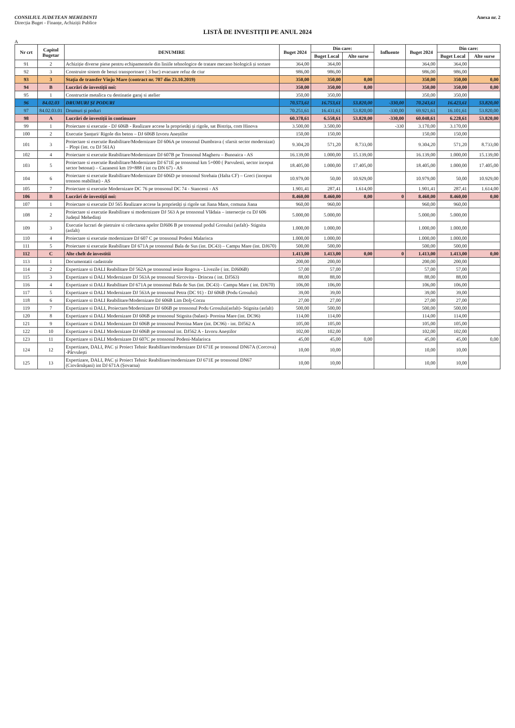CONSILIUL JUDETEAN MEHEDINTI
Direcția Buget - Finanțe, Achiziții Publice
Anexa nr. 2
LISTĂ DE INVESTIȚII PE ANUL 2024
A
| Nr crt | Capitol Bugetar | DENUMIRE | Buget 2024 | Din care: | | Influente | Buget 2024 | Din care: | |
| --- | --- | --- | --- | --- | --- | --- | --- | --- | --- |
| | | | | Buget Local | Alte surse | | | Buget Local | Alte surse |
| 91 | 2 | Achiziție diverse piese pentru echipamentele din liniile tehnologice de tratare mecano biologică și sortare | 364,00 | 364,00 | | | 364,00 | 364,00 | |
| 92 | 3 | Construire sistem de benzi transportoare ( 3 buc) evacuare refuz de ciur | 986,00 | 986,00 | | | 986,00 | 986,00 | |
| 93 | 3 | Stația de transfer Vînju Mare (contract nr. 707 din 23.10.2019) | 350,00 | 350,00 | 0,00 | | 350,00 | 350,00 | 0,00 |
| 94 | B | Lucrări de investiții noi: | 350,00 | 350,00 | 0,00 | | 350,00 | 350,00 | 0,00 |
| 95 | 1 | Constructie metalica cu destinatie garaj si atelier | 350,00 | 350,00 | | | 350,00 | 350,00 | |
| 96 | 84.02.03 | DRUMURI ȘI PODURI | 70.573,61 | 16.753,61 | 53.820,00 | -330,00 | 70.243,61 | 16.423,61 | 53.820,00 |
| 97 | 84.02.03.01 | Drumuri și poduri | 70.251,61 | 16.431,61 | 53.820,00 | -330,00 | 69.921,61 | 16.101,61 | 53.820,00 |
| 98 | A | Lucrări de investiții în continuare | 60.378,61 | 6.558,61 | 53.820,00 | -330,00 | 60.048,61 | 6.228,61 | 53.820,00 |
| 99 | 1 | Proiectare si executie - DJ 606B - Realizare accese la proprietăți și rigole, sat Bistrița, com Hinova | 3.500,00 | 3.500,00 | | -330 | 3.170,00 | 3.170,00 | |
| 100 | 2 | Executie Șanțuri/ Rigole din beton – DJ 606B Izvoru Aneștilor | 150,00 | 150,00 | | | 150,00 | 150,00 | |
| 101 | 3 | Proiectare si executie Reabilitare/Modernizare DJ 606A pe tronsonul Dumbrava ( sfarsit sector modernizat) – Plopi (int. cu DJ 561A) | 9.304,20 | 571,20 | 8.733,00 | | 9.304,20 | 571,20 | 8.733,00 |
| 102 | 4 | Proiectare si executie Reabilitare/Modernizare DJ 607B pe Tronsonul Magheru – Bunoaica - AS | 16.139,00 | 1.000,00 | 15.139,00 | | 16.139,00 | 1.000,00 | 15.139,00 |
| 103 | 5 | Proiectare si executie Reabilitare/Modernizare DJ 671E pe tronsonul km 5+000 ( Parvulesti, sector inceput sector betonat) – Cazanesti km 19+888 ( int cu DN 67) - AS | 18.405,00 | 1.000,00 | 17.405,00 | | 18.405,00 | 1.000,00 | 17.405,00 |
| 104 | 6 | Proiectare si executie Reabilitare/Modernizare DJ 606D pe tronsonul Strehaia (Halta CF) – Greci (inceput tronson reabilitat) - AS | 10.979,00 | 50,00 | 10.929,00 | | 10.979,00 | 50,00 | 10.929,00 |
| 105 | 7 | Proiectare si executie Modernizare DC 76 pe tronsonul DC 74 - Stancesti - AS | 1.901,41 | 287,41 | 1.614,00 | | 1.901,41 | 287,41 | 1.614,00 |
| 106 | B | Lucrări de investiții noi: | 8.460,00 | 8.460,00 | 0,00 | 0 | 8.460,00 | 8.460,00 | 0,00 |
| 107 | 1 | Proiectare si executie DJ 565 Realizare accese la proprietăți și rigole sat Jiana Mare, comuna Jiana | 960,00 | 960,00 | | | 960,00 | 960,00 | |
| 108 | 2 | Proiectare si executie Reabilitare si modernizare DJ 563 A pe tronsonul Vlădaia – intersecție cu DJ 606 Județul Mehedinți | 5.000,00 | 5.000,00 | | | 5.000,00 | 5.000,00 | |
| 109 | 3 | Executie lucrari de pietruire si colectarea apelor DJ606 B pe tronsonul podul Grosului (asfalt)- Stignita (asfalt) | 1.000,00 | 1.000,00 | | | 1.000,00 | 1.000,00 | |
| 110 | 4 | Proiectare si executie modernizare DJ 607 C pe tronsonul Podeni Malarisca | 1.000,00 | 1.000,00 | | | 1.000,00 | 1.000,00 | |
| 111 | 5 | Proiectare si executie Reabilitare DJ 671A pe tronsonul Bala de Sus (int. DC43) – Campu Mare (int. DJ670) | 500,00 | 500,00 | | | 500,00 | 500,00 | |
| 112 | C | Alte chelt de investitii | 1.413,00 | 1.413,00 | 0,00 | 0 | 1.413,00 | 1.413,00 | 0,00 |
| 113 | 1 | Documentatii cadastrale | 200,00 | 200,00 | | | 200,00 | 200,00 | |
| 114 | 2 | Expertizare si DALI Reabilitare DJ 562A pe tronsonul iesire Rogova - Livezile ( int. DJ606B) | 57,00 | 57,00 | | | 57,00 | 57,00 | |
| 115 | 3 | Expertizare si DALI Modernizare DJ 563A pe tronsonul Sircovita - Drincea ( int. DJ563) | 88,00 | 88,00 | | | 88,00 | 88,00 | |
| 116 | 4 | Expertizare si DALI Reabilitare DJ 671A pe tronsonul Bala de Sus (int. DC43) - Campu Mare ( int. DJ670) | 106,00 | 106,00 | | | 106,00 | 106,00 | |
| 117 | 5 | Expertizare si DALI Modernizare DJ 563A pe tronsonul Petra (DC 91) - DJ 606B (Podu Grosului) | 39,00 | 39,00 | | | 39,00 | 39,00 | |
| 118 | 6 | Expertizare si DALI Reabilitare/Modernizare DJ 606B Lim Dolj-Corzu | 27,00 | 27,00 | | | 27,00 | 27,00 | |
| 119 | 7 | Expertizare si DALI, Proiectare/Modernizare DJ 606B pe tronsonul Podu Grosului(asfalt)- Stignita (asfalt) | 500,00 | 500,00 | | | 500,00 | 500,00 | |
| 120 | 8 | Expertizare si DALI Modernizare DJ 606B pe tronsonul Stignita (balast)- Poroina Mare (int. DC96) | 114,00 | 114,00 | | | 114,00 | 114,00 | |
| 121 | 9 | Expertizare si DALI Modernizare DJ 606B pe tronsonul Poroina Mare (int. DC96) - int. DJ562 A | 105,00 | 105,00 | | | 105,00 | 105,00 | |
| 122 | 10 | Expertizare si DALI Modernizare DJ 606B pe tronsonul int. DJ562 A - Izvoru Aneștilor | 102,00 | 102,00 | | | 102,00 | 102,00 | |
| 123 | 11 | Expertizare si DALI Modernizare DJ 607C pe tronsonul Podeni-Malarisca | 45,00 | 45,00 | 0,00 | | 45,00 | 45,00 | 0,00 |
| 124 | 12 | Expertizare, DALI, PAC și Proiect Tehnic Reabilitare/modernizare DJ 671E pe tronsonul DN67A (Corcova) -Pârvulești | 10,00 | 10,00 | | | 10,00 | 10,00 | |
| 125 | 13 | Expertizare, DALI, PAC și Proiect Tehnic Reabilitare/modernizare DJ 671E pe tronsonul DN67 (Ciovârnășani) int DJ 671A (Șovarna) | 10,00 | 10,00 | | | 10,00 | 10,00 | |